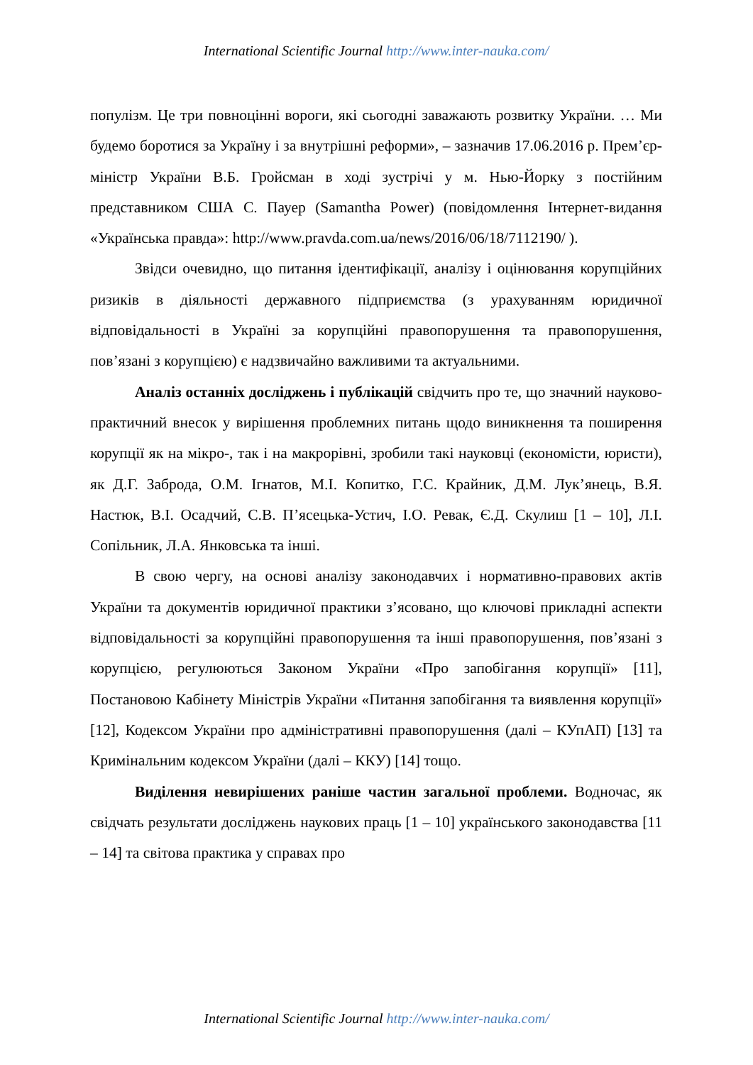International Scientific Journal http://www.inter-nauka.com/
популізм. Це три повноцінні вороги, які сьогодні заважають розвитку України. … Ми будемо боротися за Україну і за внутрішні реформи», – зазначив 17.06.2016 р. Прем’єр-міністр України В.Б. Гройсман в ході зустрічі у м. Нью-Йорку з постійним представником США С. Пауер (Samantha Power) (повідомлення Інтернет-видання «Українська правда»: http://www.pravda.com.ua/news/2016/06/18/7112190/ ).
Звідси очевидно, що питання ідентифікації, аналізу і оцінювання корупційних ризиків в діяльності державного підприємства (з урахуванням юридичної відповідальності в Україні за корупційні правопорушення та правопорушення, пов’язані з корупцією) є надзвичайно важливими та актуальними.
Аналіз останніх досліджень і публікацій свідчить про те, що значний науково-практичний внесок у вирішення проблемних питань щодо виникнення та поширення корупції як на мікро-, так і на макрорівні, зробили такі науковці (економісти, юристи), як Д.Г. Заброда, О.М. Ігнатов, М.І. Копитко, Г.С. Крайник, Д.М. Лук’янець, В.Я. Настюк, В.І. Осадчий, С.В. П’ясецька-Устич, І.О. Ревак, Є.Д. Скулиш [1 – 10], Л.І. Сопільник, Л.А. Янковська та інші.
В свою чергу, на основі аналізу законодавчих і нормативно-правових актів України та документів юридичної практики з’ясовано, що ключові прикладні аспекти відповідальності за корупційні правопорушення та інші правопорушення, пов’язані з корупцією, регулюються Законом України «Про запобігання корупції» [11], Постановою Кабінету Міністрів України «Питання запобігання та виявлення корупції» [12], Кодексом України про адміністративні правопорушення (далі – КУпАП) [13] та Кримінальним кодексом України (далі – ККУ) [14] тощо.
Виділення невирішених раніше частин загальної проблеми. Водночас, як свідчать результати досліджень наукових праць [1 – 10] українського законодавства [11 – 14] та світова практика у справах про
International Scientific Journal http://www.inter-nauka.com/